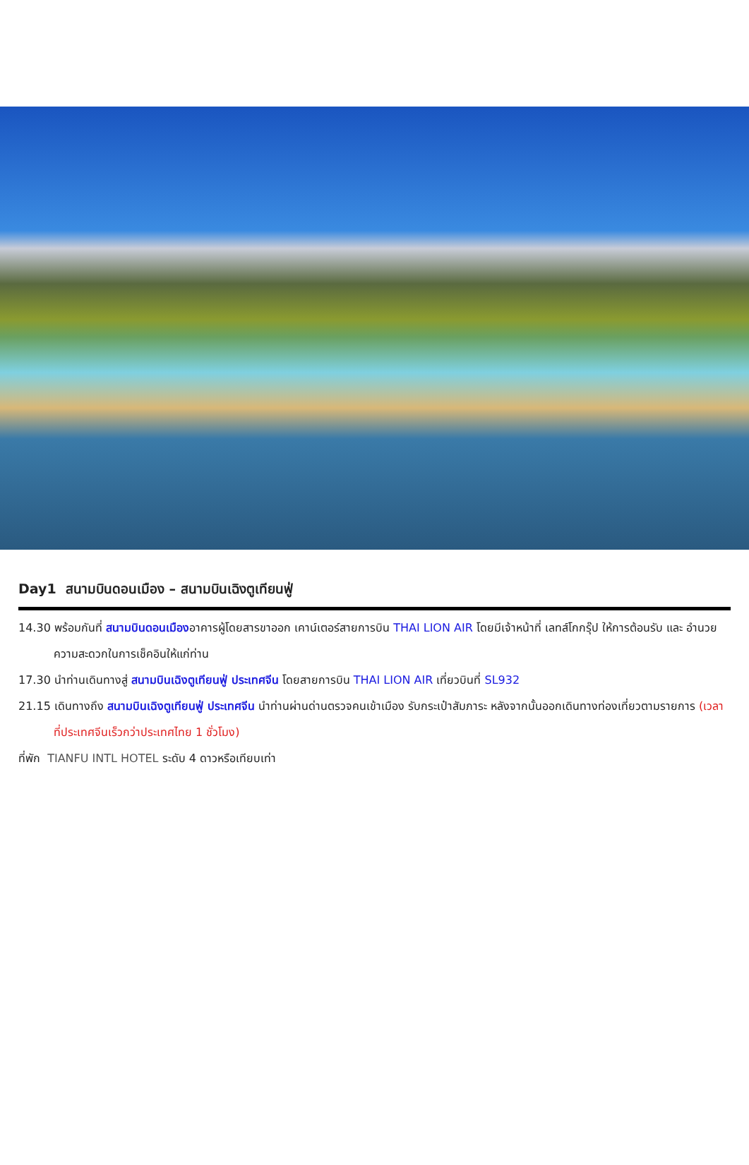Day1 สนามบินดอนเมือง – สนามบินเฉิงตูเทียนฟู่
14.30 พร้อมกันที่ สนามบินดอนเมืองอาคารผู้โดยสารขาออก เคาน์เตอร์สายการบิน THAI LION AIR โดยมีเจ้าหน้าที่ เลทส์โกกรุ๊ป ให้การต้อนรับ และ อำนวยความสะดวกในการเช็คอินให้แก่ท่าน
17.30 นำท่านเดินทางสู่ สนามบินเฉิงตูเทียนฟู่ ประเทศจีน โดยสายการบิน THAI LION AIR เที่ยวบินที่ SL932
21.15 เดินทางถึง สนามบินเฉิงตูเทียนฟู่ ประเทศจีน นำท่านผ่านด่านตรวจคนเข้าเมือง รับกระเป๋าสัมภาระ หลังจากนั้นออกเดินทางท่องเที่ยวตามรายการ (เวลาที่ประเทศจีนเร็วกว่าประเทศไทย 1 ชั่วโมง)
ที่พัก TIANFU INTL HOTEL ระดับ 4 ดาวหรือเทียบเท่า